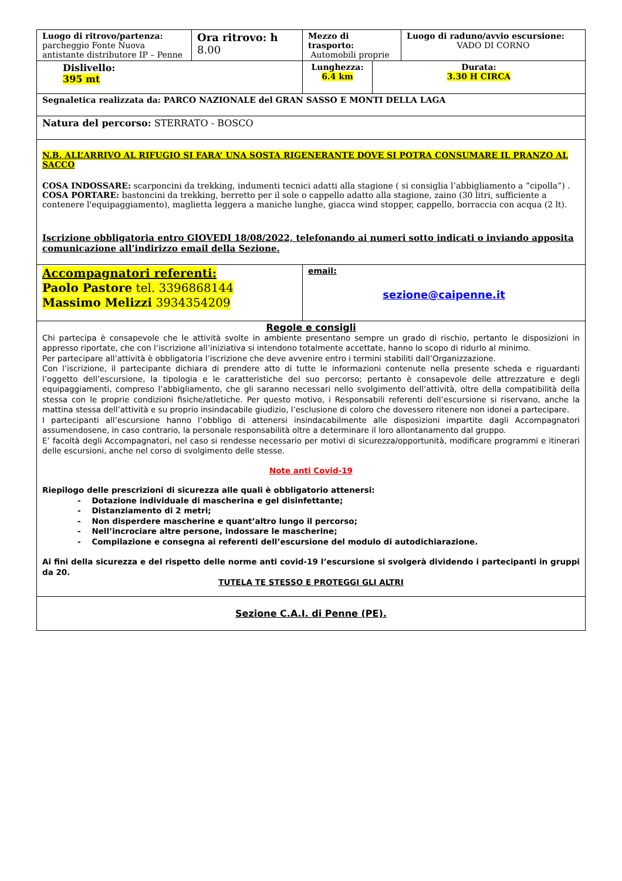| Luogo di ritrovo/partenza: parcheggio Fonte Nuova antistante distributore IP – Penne | Ora ritrovo: h 8.00 | Mezzo di trasporto: Automobili proprie | | Luogo di raduno/avvio escursione: VADO DI CORNO |
| Dislivello: 395 mt | | Lunghezza: 6.4 km | Durata: 3.30 H CIRCA | |
| Segnaletica realizzata da: PARCO NAZIONALE del GRAN SASSO E MONTI DELLA LAGA | | | | |
| Natura del percorso: STERRATO - BOSCO | | | | |
| N.B. ALL’ARRIVO AL RIFUGIO SI FARA’ UNA SOSTA RIGENERANTE DOVE SI POTRA CONSUMARE IL PRANZO AL SACCO COSA INDOSSARE: scarponcini da trekking, indumenti tecnici adatti alla stagione ( si consiglia l’abbigliamento a “cipolla”) . COSA PORTARE: bastoncini da trekking, berretto per il sole o cappello adatto alla stagione, zaino (30 litri, sufficiente a contenere l'equipaggiamento), maglietta leggera a maniche lunghe, giacca wind stopper, cappello, borraccia con acqua (2 lt). Iscrizione obbligatoria entro GIOVEDI 18/08/2022, telefonando ai numeri sotto indicati o inviando apposita comunicazione all’indirizzo email della Sezione. | | | | |
| Accompagnatori referenti: Paolo Pastore tel. 3396868144 Massimo Melizzi 3934354209 | | email: sezione@caipenne.it | | |
| Regole e consigli Chi partecipa è consapevole che le attività svolte in ambiente presentano sempre un grado di rischio, pertanto le disposizioni in appresso riportate, che con l’iscrizione all’iniziativa si intendono totalmente accettate, hanno lo scopo di ridurlo al minimo. Per partecipare all’attività è obbligatoria l’iscrizione che deve avvenire entro i termini stabiliti dall’Organizzazione. Con l’iscrizione, il partecipante dichiara di prendere atto di tutte le informazioni contenute nella presente scheda e riguardanti l’oggetto dell’escursione, la tipologia e le caratteristiche del suo percorso; pertanto è consapevole delle attrezzature e degli equipaggiamenti, compreso l’abbigliamento, che gli saranno necessari nello svolgimento dell’attività, oltre della compatibilità della stessa con le proprie condizioni fisiche/atletiche. Per questo motivo, i Responsabili referenti dell’escursione si riservano, anche la mattina stessa dell’attività e su proprio insindacabile giudizio, l’esclusione di coloro che dovessero ritenere non idonei a partecipare. I partecipanti all’escursione hanno l’obbligo di attenersi insindacabilmente alle disposizioni impartite dagli Accompagnatori assumendosene, in caso contrario, la personale responsabilità oltre a determinare il loro allontanamento dal gruppo. E’ facoltà degli Accompagnatori, nel caso si rendesse necessario per motivi di sicurezza/opportunità, modificare programmi e itinerari delle escursioni, anche nel corso di svolgimento delle stesse. Note anti Covid-19 Riepilogo delle prescrizioni di sicurezza alle quali è obbligatorio attenersi: - Dotazione individuale di mascherina e gel disinfettante; - Distanziamento di 2 metri; - Non disperdere mascherine e quant’altro lungo il percorso; - Nell’incrociare altre persone, indossare le mascherine; - Compilazione e consegna ai referenti dell’escursione del modulo di autodichiarazione. Ai fini della sicurezza e del rispetto delle norme anti covid-19 l’escursione si svolgerà dividendo i partecipanti in gruppi da 20. TUTELA TE STESSO E PROTEGGI GLI ALTRI | | | | |
| Sezione C.A.I. di Penne (PE). | | | | |